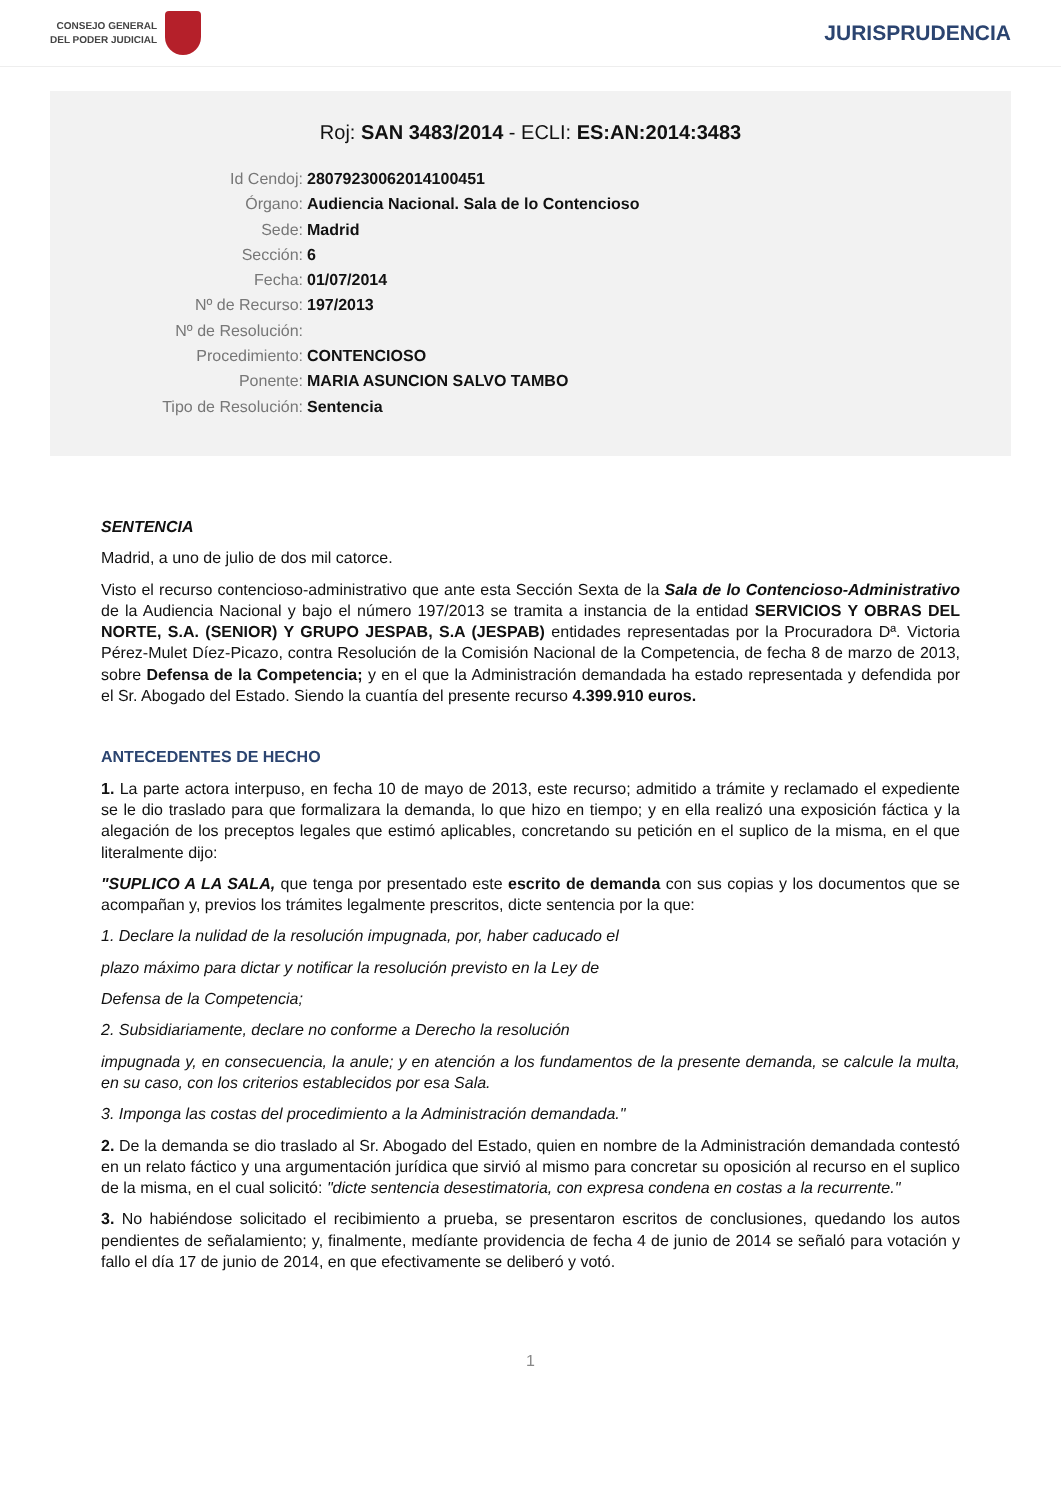CONSEJO GENERAL
DEL PODER JUDICIAL
JURISPRUDENCIA
Roj: SAN 3483/2014 - ECLI: ES:AN:2014:3483
Id Cendoj: 28079230062014100451
Órgano: Audiencia Nacional. Sala de lo Contencioso
Sede: Madrid
Sección: 6
Fecha: 01/07/2014
Nº de Recurso: 197/2013
Nº de Resolución:
Procedimiento: CONTENCIOSO
Ponente: MARIA ASUNCION SALVO TAMBO
Tipo de Resolución: Sentencia
SENTENCIA
Madrid, a uno de julio de dos mil catorce.
Visto el recurso contencioso-administrativo que ante esta Sección Sexta de la Sala de lo Contencioso-Administrativo de la Audiencia Nacional y bajo el número 197/2013 se tramita a instancia de la entidad SERVICIOS Y OBRAS DEL NORTE, S.A. (SENIOR) Y GRUPO JESPAB, S.A (JESPAB) entidades representadas por la Procuradora Dª. Victoria Pérez-Mulet Díez-Picazo, contra Resolución de la Comisión Nacional de la Competencia, de fecha 8 de marzo de 2013, sobre Defensa de la Competencia; y en el que la Administración demandada ha estado representada y defendida por el Sr. Abogado del Estado. Siendo la cuantía del presente recurso 4.399.910 euros.
ANTECEDENTES DE HECHO
1. La parte actora interpuso, en fecha 10 de mayo de 2013, este recurso; admitido a trámite y reclamado el expediente se le dio traslado para que formalizara la demanda, lo que hizo en tiempo; y en ella realizó una exposición fáctica y la alegación de los preceptos legales que estimó aplicables, concretando su petición en el suplico de la misma, en el que literalmente dijo:
"SUPLICO A LA SALA, que tenga por presentado este escrito de demanda con sus copias y los documentos que se acompañan y, previos los trámites legalmente prescritos, dicte sentencia por la que:
1. Declare la nulidad de la resolución impugnada, por, haber caducado el
plazo máximo para dictar y notificar la resolución previsto en la Ley de
Defensa de la Competencia;
2. Subsidiariamente, declare no conforme a Derecho la resolución
impugnada y, en consecuencia, la anule; y en atención a los fundamentos de la presente demanda, se calcule la multa, en su caso, con los criterios establecidos por esa Sala.
3. Imponga las costas del procedimiento a la Administración demandada."
2. De la demanda se dio traslado al Sr. Abogado del Estado, quien en nombre de la Administración demandada contestó en un relato fáctico y una argumentación jurídica que sirvió al mismo para concretar su oposición al recurso en el suplico de la misma, en el cual solicitó: "dicte sentencia desestimatoria, con expresa condena en costas a la recurrente."
3. No habiéndose solicitado el recibimiento a prueba, se presentaron escritos de conclusiones, quedando los autos pendientes de señalamiento; y, finalmente, medíante providencia de fecha 4 de junio de 2014 se señaló para votación y fallo el día 17 de junio de 2014, en que efectivamente se deliberó y votó.
1